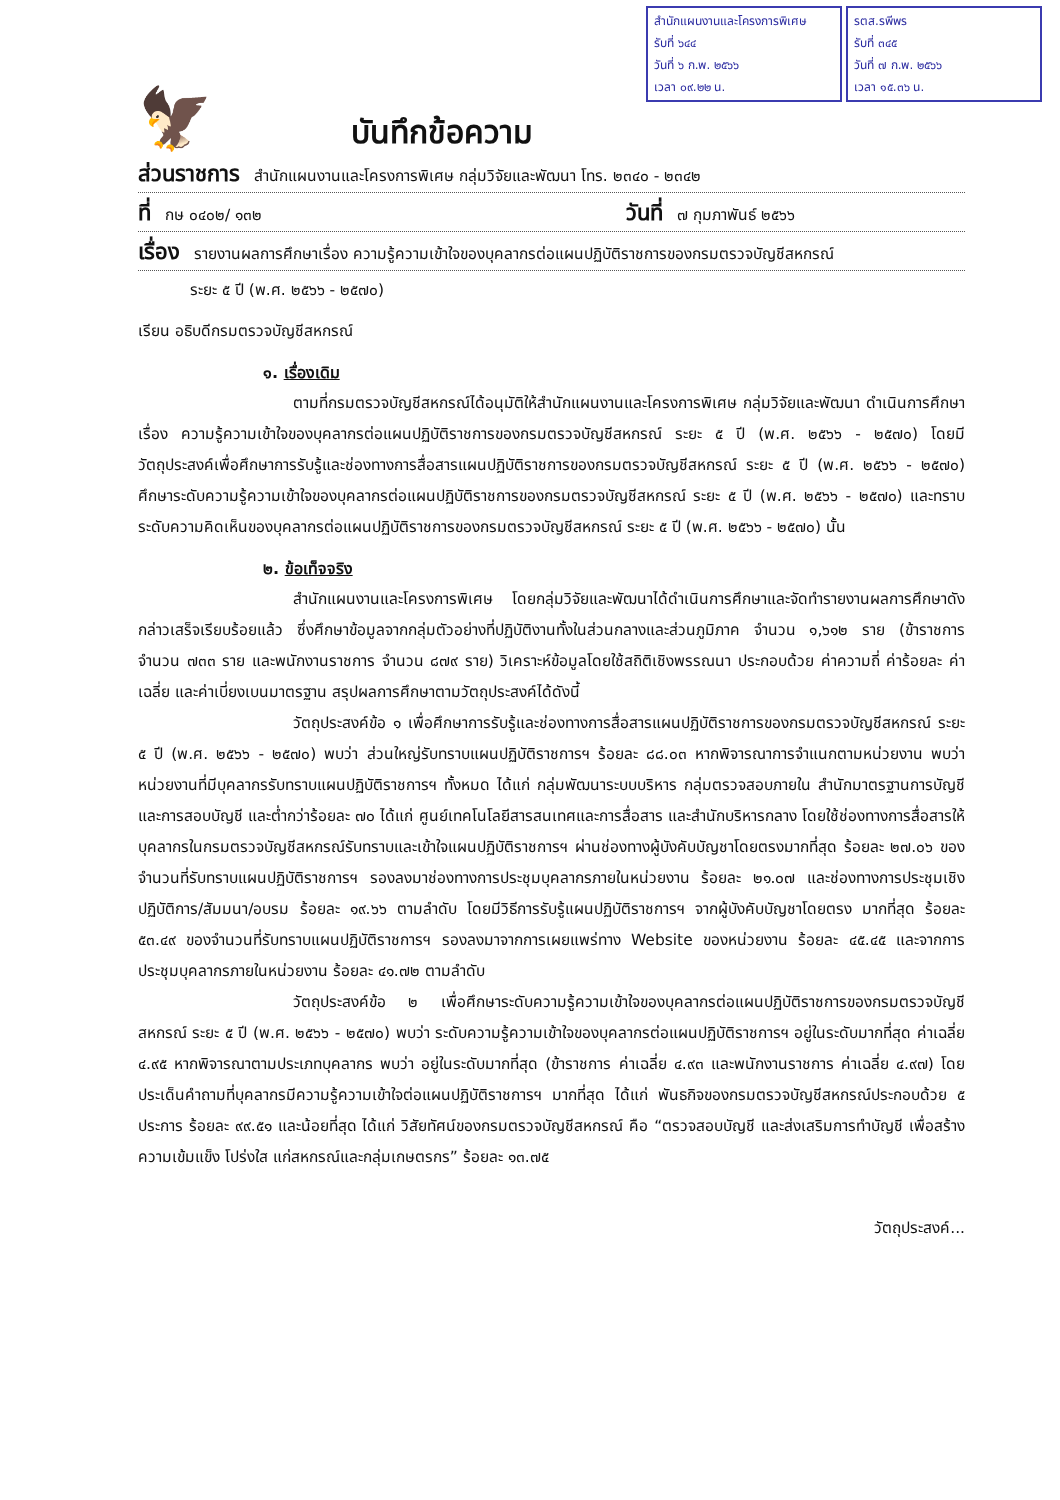สำนักแผนงานและโครงการพิเศษ
รับที่ ๖๔๔
วันที่ ๖ ก.พ. ๒๕๖๖
เวลา ๐๙.๒๒ น.
รตส.รพีพร
รับที่ ๓๔๕
วันที่ ๗ ก.พ. ๒๕๖๖
เวลา ๑๕.๓๖ น.
🦅
บันทึกข้อความ
ส่วนราชการ สำนักแผนงานและโครงการพิเศษ กลุ่มวิจัยและพัฒนา โทร. ๒๓๔๐ - ๒๓๔๒
ที่ กษ ๐๔๐๒/ ๑๓๒ วันที่ ๗ กุมภาพันธ์ ๒๕๖๖
เรื่อง รายงานผลการศึกษาเรื่อง ความรู้ความเข้าใจของบุคลากรต่อแผนปฏิบัติราชการของกรมตรวจบัญชีสหกรณ์
ระยะ ๕ ปี (พ.ศ. ๒๕๖๖ - ๒๕๗๐)
เรียน อธิบดีกรมตรวจบัญชีสหกรณ์
๑. เรื่องเดิม
ตามที่กรมตรวจบัญชีสหกรณ์ได้อนุมัติให้สำนักแผนงานและโครงการพิเศษ กลุ่มวิจัยและพัฒนา ดำเนินการศึกษาเรื่อง ความรู้ความเข้าใจของบุคลากรต่อแผนปฏิบัติราชการของกรมตรวจบัญชีสหกรณ์ ระยะ ๕ ปี (พ.ศ. ๒๕๖๖ - ๒๕๗๐) โดยมีวัตถุประสงค์เพื่อศึกษาการรับรู้และช่องทางการสื่อสารแผนปฏิบัติราชการของกรมตรวจบัญชีสหกรณ์ ระยะ ๕ ปี (พ.ศ. ๒๕๖๖ - ๒๕๗๐) ศึกษาระดับความรู้ความเข้าใจของบุคลากรต่อแผนปฏิบัติราชการของกรมตรวจบัญชีสหกรณ์ ระยะ ๕ ปี (พ.ศ. ๒๕๖๖ - ๒๕๗๐) และทราบระดับความคิดเห็นของบุคลากรต่อแผนปฏิบัติราชการของกรมตรวจบัญชีสหกรณ์ ระยะ ๕ ปี (พ.ศ. ๒๕๖๖ - ๒๕๗๐) นั้น
๒. ข้อเท็จจริง
สำนักแผนงานและโครงการพิเศษ โดยกลุ่มวิจัยและพัฒนาได้ดำเนินการศึกษาและจัดทำรายงานผลการศึกษาดังกล่าวเสร็จเรียบร้อยแล้ว ซึ่งศึกษาข้อมูลจากกลุ่มตัวอย่างที่ปฏิบัติงานทั้งในส่วนกลางและส่วนภูมิภาค จำนวน ๑,๖๑๒ ราย (ข้าราชการ จำนวน ๗๓๓ ราย และพนักงานราชการ จำนวน ๘๗๙ ราย) วิเคราะห์ข้อมูลโดยใช้สถิติเชิงพรรณนา ประกอบด้วย ค่าความถี่ ค่าร้อยละ ค่าเฉลี่ย และค่าเบี่ยงเบนมาตรฐาน สรุปผลการศึกษาตามวัตถุประสงค์ได้ดังนี้
วัตถุประสงค์ข้อ ๑ เพื่อศึกษาการรับรู้และช่องทางการสื่อสารแผนปฏิบัติราชการของกรมตรวจบัญชีสหกรณ์ ระยะ ๕ ปี (พ.ศ. ๒๕๖๖ - ๒๕๗๐) พบว่า ส่วนใหญ่รับทราบแผนปฏิบัติราชการฯ ร้อยละ ๘๘.๐๓ หากพิจารณาการจำแนกตามหน่วยงาน พบว่า หน่วยงานที่มีบุคลากรรับทราบแผนปฏิบัติราชการฯ ทั้งหมด ได้แก่ กลุ่มพัฒนาระบบบริหาร กลุ่มตรวจสอบภายใน สำนักมาตรฐานการบัญชีและการสอบบัญชี และต่ำกว่าร้อยละ ๗๐ ได้แก่ ศูนย์เทคโนโลยีสารสนเทศและการสื่อสาร และสำนักบริหารกลาง โดยใช้ช่องทางการสื่อสารให้บุคลากรในกรมตรวจบัญชีสหกรณ์รับทราบและเข้าใจแผนปฏิบัติราชการฯ ผ่านช่องทางผู้บังคับบัญชาโดยตรงมากที่สุด ร้อยละ ๒๗.๐๖ ของจำนวนที่รับทราบแผนปฏิบัติราชการฯ รองลงมาช่องทางการประชุมบุคลากรภายในหน่วยงาน ร้อยละ ๒๑.๐๗ และช่องทางการประชุมเชิงปฏิบัติการ/สัมมนา/อบรม ร้อยละ ๑๙.๖๖ ตามลำดับ โดยมีวิธีการรับรู้แผนปฏิบัติราชการฯ จากผู้บังคับบัญชาโดยตรง มากที่สุด ร้อยละ ๕๓.๔๙ ของจำนวนที่รับทราบแผนปฏิบัติราชการฯ รองลงมาจากการเผยแพร่ทาง Website ของหน่วยงาน ร้อยละ ๔๕.๔๕ และจากการประชุมบุคลากรภายในหน่วยงาน ร้อยละ ๔๑.๗๒ ตามลำดับ
วัตถุประสงค์ข้อ ๒ เพื่อศึกษาระดับความรู้ความเข้าใจของบุคลากรต่อแผนปฏิบัติราชการของกรมตรวจบัญชีสหกรณ์ ระยะ ๕ ปี (พ.ศ. ๒๕๖๖ - ๒๕๗๐) พบว่า ระดับความรู้ความเข้าใจของบุคลากรต่อแผนปฏิบัติราชการฯ อยู่ในระดับมากที่สุด ค่าเฉลี่ย ๔.๙๕ หากพิจารณาตามประเภทบุคลากร พบว่า อยู่ในระดับมากที่สุด (ข้าราชการ ค่าเฉลี่ย ๔.๙๓ และพนักงานราชการ ค่าเฉลี่ย ๔.๙๗) โดยประเด็นคำถามที่บุคลากรมีความรู้ความเข้าใจต่อแผนปฏิบัติราชการฯ มากที่สุด ได้แก่ พันธกิจของกรมตรวจบัญชีสหกรณ์ประกอบด้วย ๕ ประการ ร้อยละ ๙๙.๕๑ และน้อยที่สุด ได้แก่ วิสัยทัศน์ของกรมตรวจบัญชีสหกรณ์ คือ “ตรวจสอบบัญชี และส่งเสริมการทำบัญชี เพื่อสร้างความเข้มแข็ง โปร่งใส แก่สหกรณ์และกลุ่มเกษตรกร” ร้อยละ ๑๓.๗๕
วัตถุประสงค์...